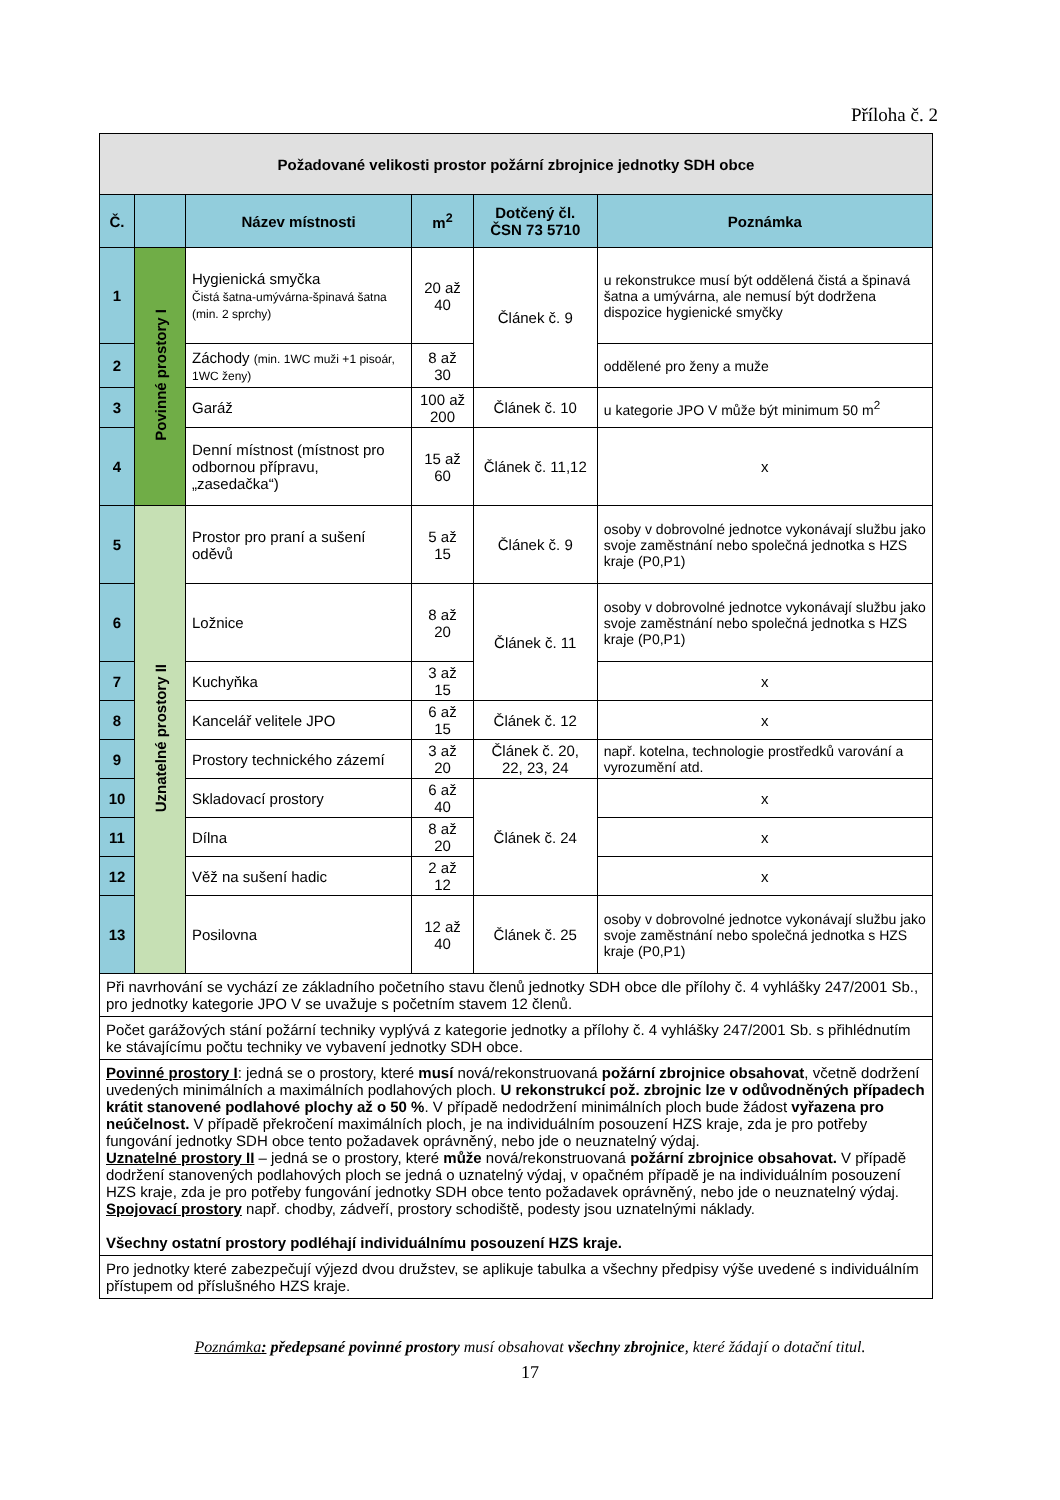Příloha č. 2
| Požadované velikosti prostor požární zbrojnice jednotky SDH obce | | | | | |
| Č. | | Název místnosti | m<sup>2</sup> | Dotčený čl. ČSN 73 5710 | Poznámka |
| 1 | Povinné prostory I | Hygienická smyčka Čistá šatna-umývárna-špinavá šatna (min. 2 sprchy) | 20 až 40 | Článek č. 9 | u rekonstrukce musí být oddělená čistá a špinavá šatna a umývárna, ale nemusí být dodržena dispozice hygienické smyčky |
| 2 | | Záchody (min. 1WC muži +1 pisoár, 1WC ženy) | 8 až 30 | | oddělené pro ženy a muže |
| 3 | | Garáž | 100 až 200 | Článek č. 10 | u kategorie JPO V může být minimum 50 m<sup>2</sup> |
| 4 | | Denní místnost (místnost pro odbornou přípravu, „zasedačka“) | 15 až 60 | Článek č. 11,12 | x |
| 5 | Uznatelné prostory II | Prostor pro praní a sušení oděvů | 5 až 15 | Článek č. 9 | osoby v dobrovolné jednotce vykonávají službu jako svoje zaměstnání nebo společná jednotka s HZS kraje (P0,P1) |
| 6 | | Ložnice | 8 až 20 | Článek č. 11 | osoby v dobrovolné jednotce vykonávají službu jako svoje zaměstnání nebo společná jednotka s HZS kraje (P0,P1) |
| 7 | | Kuchyňka | 3 až 15 | | x |
| 8 | | Kancelář velitele JPO | 6 až 15 | Článek č. 12 | x |
| 9 | | Prostory technického zázemí | 3 až 20 | Článek č. 20, 22, 23, 24 | např. kotelna, technologie prostředků varování a vyrozumění atd. |
| 10 | | Skladovací prostory | 6 až 40 | Článek č. 24 | x |
| 11 | | Dílna | 8 až 20 | | x |
| 12 | | Věž na sušení hadic | 2 až 12 | | x |
| 13 | | Posilovna | 12 až 40 | Článek č. 25 | osoby v dobrovolné jednotce vykonávají službu jako svoje zaměstnání nebo společná jednotka s HZS kraje (P0,P1) |
| Při navrhování se vychází ze základního početního stavu členů jednotky SDH obce dle přílohy č. 4 vyhlášky 247/2001 Sb., pro jednotky kategorie JPO V se uvažuje s početním stavem 12 členů. | | | | | |
| Počet garážových stání požární techniky vyplývá z kategorie jednotky a přílohy č. 4 vyhlášky 247/2001 Sb. s přihlédnutím ke stávajícímu počtu techniky ve vybavení jednotky SDH obce. | | | | | |
| Povinné prostory I : jedná se o prostory, které musí nová/rekonstruovaná požární zbrojnice obsahovat , včetně dodržení uvedených minimálních a maximálních podlahových ploch. U rekonstrukcí pož. zbrojnic lze v odůvodněných případech krátit stanovené podlahové plochy až o 50 % . V případě nedodržení minimálních ploch bude žádost vyřazena pro neúčelnost. V případě překročení maximálních ploch, je na individuálním posouzení HZS kraje, zda je pro potřeby fungování jednotky SDH obce tento požadavek oprávněný, nebo jde o neuznatelný výdaj. Uznatelné prostory II – jedná se o prostory, které může nová/rekonstruovaná požární zbrojnice obsahovat. V případě dodržení stanovených podlahových ploch se jedná o uznatelný výdaj, v opačném případě je na individuálním posouzení HZS kraje, zda je pro potřeby fungování jednotky SDH obce tento požadavek oprávněný, nebo jde o neuznatelný výdaj. Spojovací prostory např. chodby, zádveří, prostory schodiště, podesty jsou uznatelnými náklady. Všechny ostatní prostory podléhají individuálnímu posouzení HZS kraje. | | | | | |
| Pro jednotky které zabezpečují výjezd dvou družstev, se aplikuje tabulka a všechny předpisy výše uvedené s individuálním přístupem od příslušného HZS kraje. | | | | | |
Poznámka: předepsané povinné prostory musí obsahovat všechny zbrojnice, které žádají o dotační titul.
17